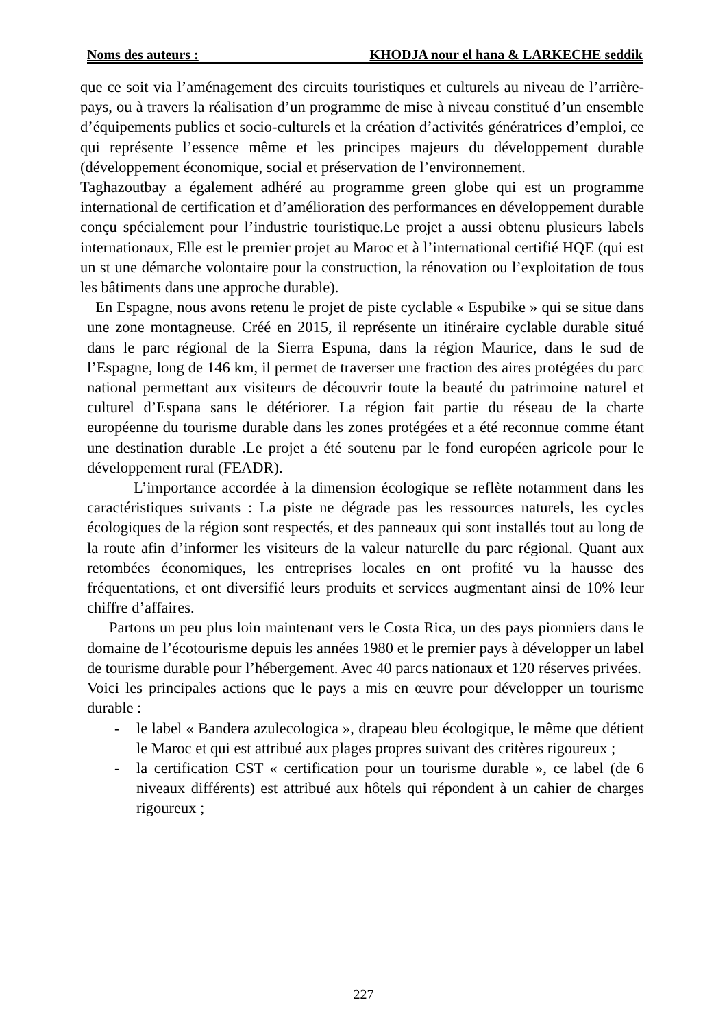Noms des auteurs : KHODJA nour el hana & LARKECHE seddik
que ce soit via l’aménagement des circuits touristiques et culturels au niveau de l’arrière-pays, ou à travers la réalisation d’un programme de mise à niveau constitué d’un ensemble d’équipements publics et socio-culturels et la création d’activités génératrices d’emploi, ce qui représente l’essence même et les principes majeurs du développement durable (développement économique, social et préservation de l’environnement.
Taghazoutbay a également adhéré au programme green globe qui est un programme international de certification et d’amélioration des performances en développement durable conçu spécialement pour l’industrie touristique.Le projet a aussi obtenu plusieurs labels internationaux, Elle est le premier projet au Maroc et à l’international certifié HQE (qui est un st une démarche volontaire pour la construction, la rénovation ou l’exploitation de tous les bâtiments dans une approche durable).
En Espagne, nous avons retenu le projet de piste cyclable « Espubike » qui se situe dans une zone montagneuse. Créé en 2015, il représente un itinéraire cyclable durable situé dans le parc régional de la Sierra Espuna, dans la région Maurice, dans le sud de l’Espagne, long de 146 km, il permet de traverser une fraction des aires protégées du parc national permettant aux visiteurs de découvrir toute la beauté du patrimoine naturel et culturel d’Espana sans le détériorer. La région fait partie du réseau de la charte européenne du tourisme durable dans les zones protégées et a été reconnue comme étant une destination durable .Le projet a été soutenu par le fond européen agricole pour le développement rural (FEADR).
L’importance accordée à la dimension écologique se reflète notamment dans les caractéristiques suivants : La piste ne dégrade pas les ressources naturels, les cycles écologiques de la région sont respectés, et des panneaux qui sont installés tout au long de la route afin d’informer les visiteurs de la valeur naturelle du parc régional. Quant aux retombées économiques, les entreprises locales en ont profité vu la hausse des fréquentations, et ont diversifié leurs produits et services augmentant ainsi de 10% leur chiffre d’affaires.
Partons un peu plus loin maintenant vers le Costa Rica, un des pays pionniers dans le domaine de l’écotourisme depuis les années 1980 et le premier pays à développer un label de tourisme durable pour l’hébergement. Avec 40 parcs nationaux et 120 réserves privées.
Voici les principales actions que le pays a mis en œuvre pour développer un tourisme durable :
- le label « Bandera azulecologica », drapeau bleu écologique, le même que détient le Maroc et qui est attribué aux plages propres suivant des critères rigoureux ;
- la certification CST « certification pour un tourisme durable », ce label (de 6 niveaux différents) est attribué aux hôtels qui répondent à un cahier de charges rigoureux ;
227